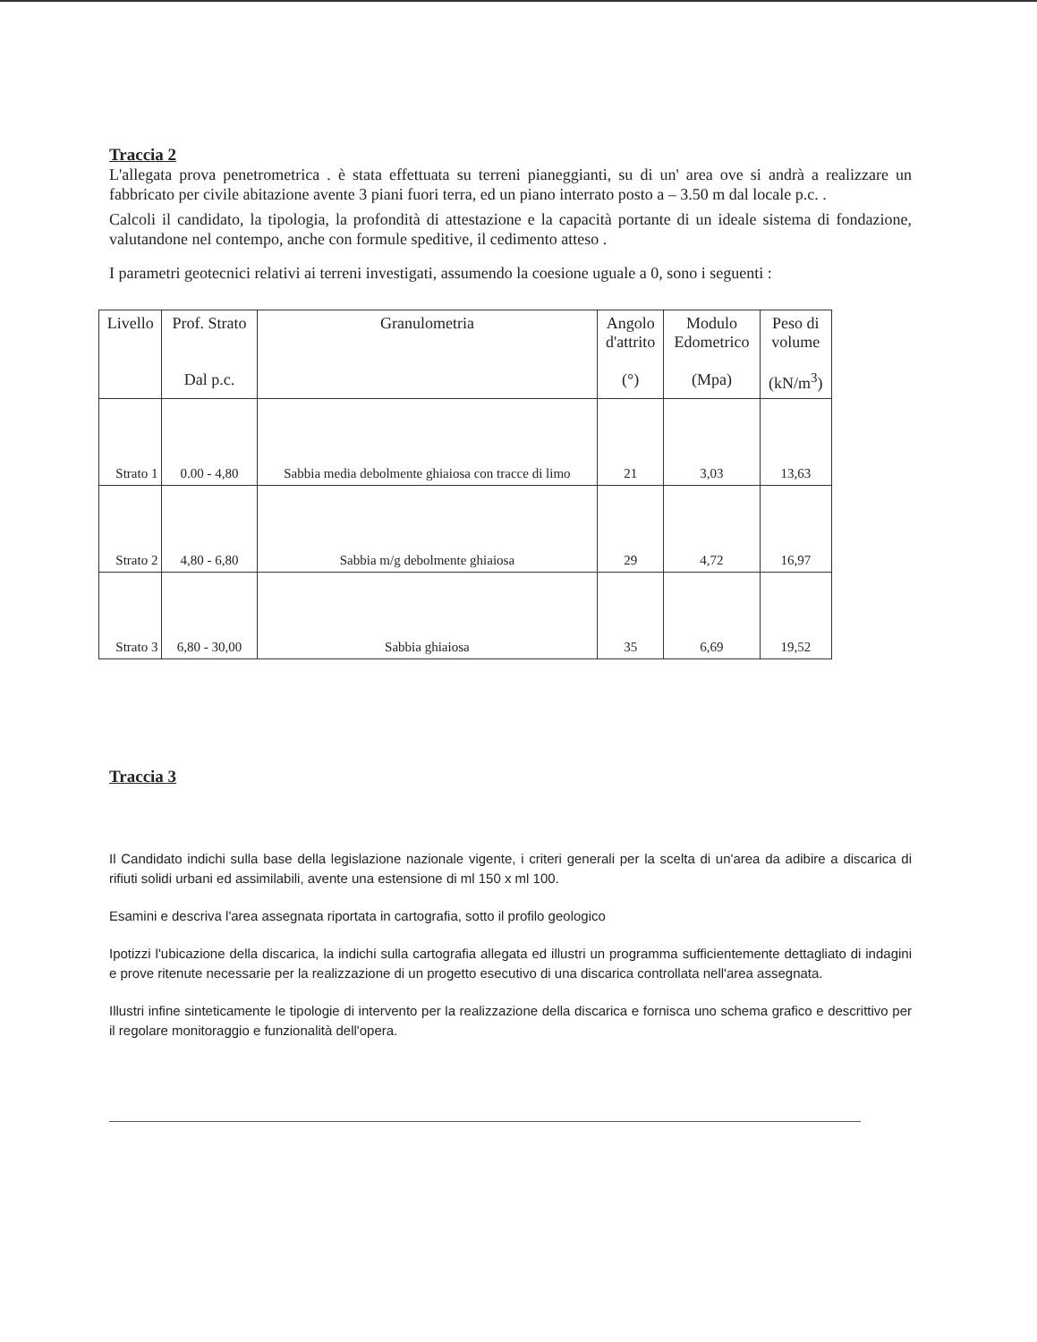Traccia 2
L'allegata prova penetrometrica . è stata effettuata su terreni pianeggianti, su di un' area ove si andrà a realizzare un fabbricato per civile abitazione avente 3 piani fuori terra, ed un piano interrato posto a – 3.50 m dal locale p.c. .
Calcoli il candidato, la tipologia, la profondità di attestazione e la capacità portante di un ideale sistema di fondazione, valutandone nel contempo, anche con formule speditive, il cedimento atteso .
I parametri geotecnici relativi ai terreni investigati, assumendo la coesione uguale a 0, sono i seguenti :
| Livello | Prof. Strato Dal p.c. | Granulometria | Angolo d'attrito (°) | Modulo Edometrico (Mpa) | Peso di volume (kN/m<sup>3</sup>) |
| --- | --- | --- | --- | --- | --- |
| Strato 1 | 0.00 - 4,80 | Sabbia media debolmente ghiaiosa con tracce di limo | 21 | 3,03 | 13,63 |
| Strato 2 | 4,80 - 6,80 | Sabbia m/g debolmente ghiaiosa | 29 | 4,72 | 16,97 |
| Strato 3 | 6,80 - 30,00 | Sabbia ghiaiosa | 35 | 6,69 | 19,52 |
Traccia 3
Il Candidato indichi sulla base della legislazione nazionale vigente, i criteri generali per la scelta di un'area da adibire a discarica di rifiuti solidi urbani ed assimilabili, avente una estensione di ml 150 x ml 100.
Esamini e descriva l'area assegnata riportata in cartografia, sotto il profilo geologico
Ipotizzi l'ubicazione della discarica, la indichi sulla cartografia allegata ed illustri un programma sufficientemente dettagliato di indagini e prove ritenute necessarie per la realizzazione di un progetto esecutivo di una discarica controllata nell'area assegnata.
Illustri infine sinteticamente le tipologie di intervento per la realizzazione della discarica e fornisca uno schema grafico e descrittivo per il regolare monitoraggio e funzionalità dell'opera.